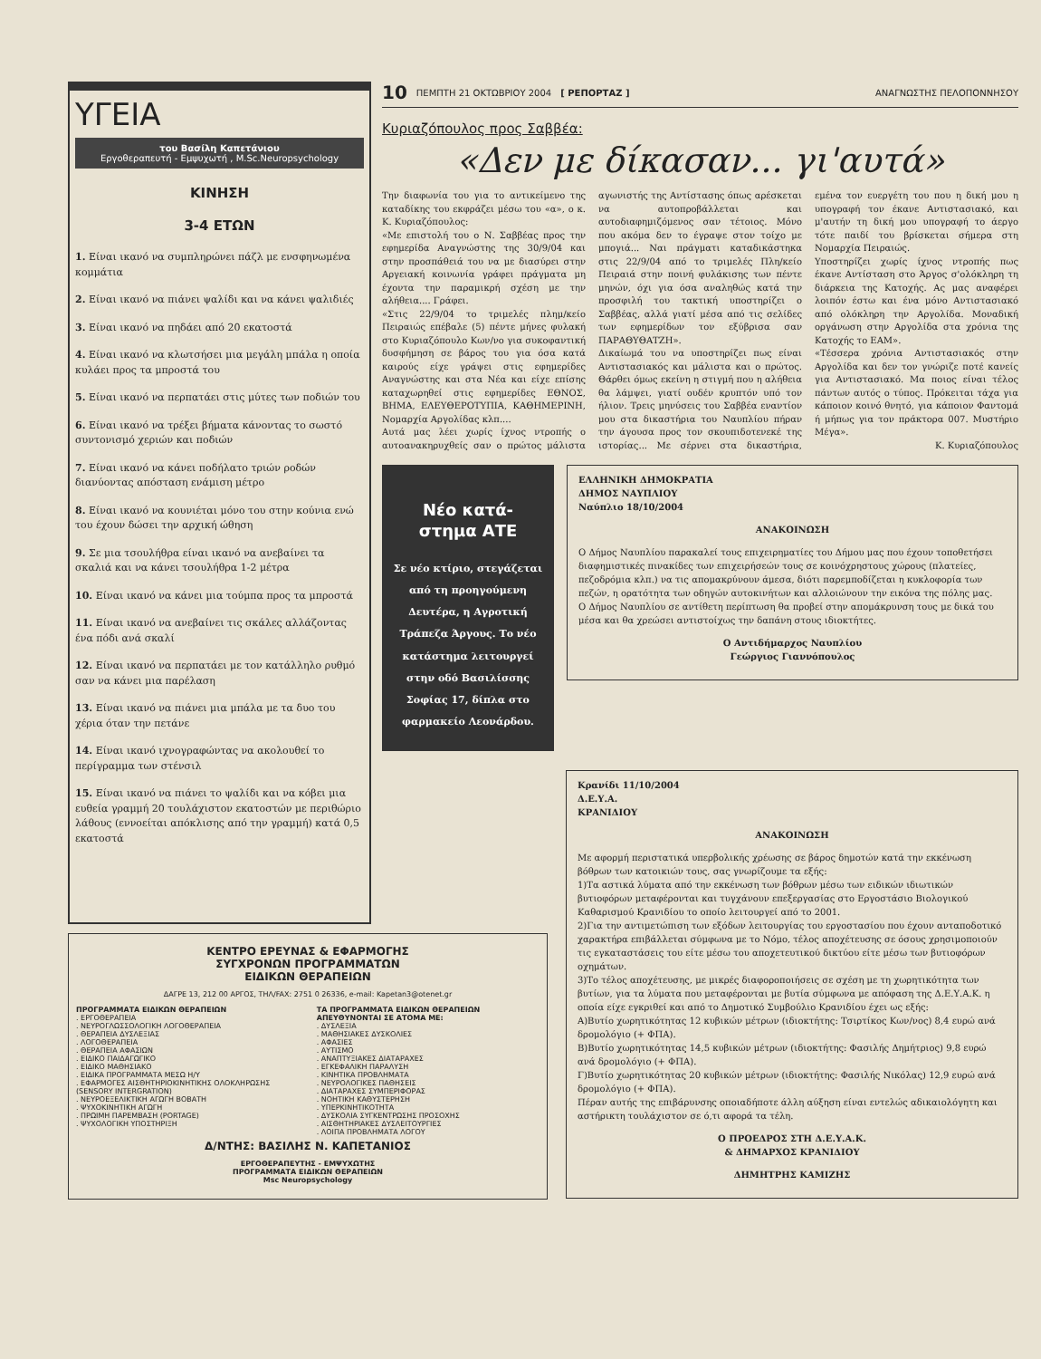ΥΓΕΙΑ
του Βασίλη Καπετάνιου
Εργοθεραπευτή - Εμψυχωτή , M.Sc.Neuropsychology
ΚΙΝΗΣΗ
3-4 ΕΤΩΝ
1. Είναι ικανό να συμπληρώνει πάζλ με ενσφηνωμένα κομμάτια
2. Είναι ικανό να πιάνει ψαλίδι και να κάνει ψαλιδιές
3. Είναι ικανό να πηδάει από 20 εκατοστά
4. Είναι ικανό να κλωτσήσει μια μεγάλη μπάλα η οποία κυλάει προς τα μπροστά του
5. Είναι ικανό να περπατάει στις μύτες των ποδιών του
6. Είναι ικανό να τρέξει βήματα κάνοντας το σωστό συντονισμό χεριών και ποδιών
7. Είναι ικανό να κάνει ποδήλατο τριών ροδών διανύοντας απόσταση ενάμιση μέτρο
8. Είναι ικανό να κουνιέται μόνο του στην κούνια ενώ του έχουν δώσει την αρχική ώθηση
9. Σε μια τσουλήθρα είναι ικανό να ανεβαίνει τα σκαλιά και να κάνει τσουλήθρα 1-2 μέτρα
10. Είναι ικανό να κάνει μια τούμπα προς τα μπροστά
11. Είναι ικανό να ανεβαίνει τις σκάλες αλλάζοντας ένα πόδι ανά σκαλί
12. Είναι ικανό να περπατάει με τον κατάλληλο ρυθμό σαν να κάνει μια παρέλαση
13. Είναι ικανό να πιάνει μια μπάλα με τα δυο του χέρια όταν την πετάνε
14. Είναι ικανό ιχνογραφώντας να ακολουθεί το περίγραμμα των στένσιλ
15. Είναι ικανό να πιάνει το ψαλίδι και να κόβει μια ευθεία γραμμή 20 τουλάχιστον εκατοστών με περιθώριο λάθους (εννοείται απόκλισης από την γραμμή) κατά 0,5 εκατοστά
10 ΠΕΜΠΤΗ 21 ΟΚΤΩΒΡΙΟΥ 2004 [ ΡΕΠΟΡΤΑΖ ] ΑΝΑΓΝΩΣΤΗΣ ΠΕΛΟΠΟΝΝΗΣΟΥ
Κυριαζόπουλος προς Σαββέα:
«Δεν με δίκασαν... γι'αυτά»
Την διαφωνία του για το αντικείμενο της καταδίκης του εκφράζει μέσω του «α», ο κ. Κ. Κυριαζόπουλος:
«Με επιστολή του ο Ν. Σαββέας προς την εφημερίδα Αναγνώστης της 30/9/04 και στην προσπάθειά του να με διασύρει στην Αργειακή κοινωνία γράφει πράγματα μη έχοντα την παραμικρή σχέση με την αλήθεια.... Γράφει.
«Στις 22/9/04 το τριμελές πλημ/κείο Πειραιώς επέβαλε (5) πέντε μήνες φυλακή στο Κυριαζόπουλο Κων/νο για συκοφαντική δυσφήμηση σε βάρος του για όσα κατά καιρούς είχε γράψει στις εφημερίδες Αναγνώστης και στα Νέα και είχε επίσης καταχωρηθεί στις εφημερίδες ΕΘΝΟΣ, ΒΗΜΑ, ΕΛΕΥΘΕΡΟΤΥΠΙΑ, ΚΑΘΗΜΕΡΙΝΗ, Νομαρχία Αργολίδας κλπ....
Αυτά μας λέει χωρίς ίχνος ντροπής ο αυτοανακηρυχθείς σαν ο πρώτος μάλιστα αγωνιστής της Αντίστασης όπως αρέσκεται να αυτοπροβάλλεται και αυτοδιαφημιζόμενος σαν τέτοιος. Μόνο που ακόμα δεν το έγραψε στον τοίχο με μπογιά... Ναι πράγματι καταδικάστηκα στις 22/9/04 από το τριμελές Πλη/κείο Πειραιά στην ποινή φυλάκισης των πέντε μηνών, όχι για όσα αναληθώς κατά την προσφιλή του τακτική υποστηρίζει ο Σαββέας, αλλά γιατί μέσα από τις σελίδες των εφημερίδων τον εξύβρισα σαν ΠΑΡΑΘΥΘΑΤΖΗ».
Δικαίωμά του να υποστηρίζει πως είναι Αντιστασιακός και μάλιστα και ο πρώτος. Θάρθει όμως εκείνη η στιγμή που η αλήθεια θα λάμψει, γιατί ουδέν κρυπτόν υπό τον ήλιον. Τρεις μηνύσεις του Σαββέα εναντίον μου στα δικαστήρια του Ναυπλίου πήραν την άγουσα προς τον σκουπιδοτενεκέ της ιστορίας... Με σέρνει στα δικαστήρια, εμένα τον ευεργέτη του που η δική μου η υπογραφή τον έκανε Αντιστασιακό, και μ'αυτήν τη δική μου υπογραφή το άεργο τότε παιδί του βρίσκεται σήμερα στη Νομαρχία Πειραιώς.
Υποστηρίζει χωρίς ίχνος ντροπής πως έκανε Αντίσταση στο Άργος σ'ολόκληρη τη διάρκεια της Κατοχής. Ας μας αναφέρει λοιπόν έστω και ένα μόνο Αντιστασιακό από ολόκληρη την Αργολίδα. Μοναδική οργάνωση στην Αργολίδα στα χρόνια της Κατοχής το ΕΑΜ».
«Τέσσερα χρόνια Αντιστασιακός στην Αργολίδα και δεν τον γνώριζε ποτέ κανείς για Αντιστασιακό. Μα ποιος είναι τέλος πάντων αυτός ο τύπος. Πρόκειται τάχα για κάποιον κοινό θνητό, για κάποιον Φαντομά ή μήπως για τον πράκτορα 007. Μυστήριο Μέγα».
Κ. Κυριαζόπουλος
Νέο κατά-
στημα ΑΤΕ
Σε νέο κτίριο, στεγάζεται από τη προηγούμενη Δευτέρα, η Αγροτική Τράπεζα Άργους. Το νέο κατάστημα λειτουργεί στην οδό Βασιλίσσης Σοφίας 17, δίπλα στο φαρμακείο Λεονάρδου.
ΕΛΛΗΝΙΚΗ ΔΗΜΟΚΡΑΤΙΑ
ΔΗΜΟΣ ΝΑΥΠΛΙΟΥ
Ναύπλιο 18/10/2004
ΑΝΑΚΟΙΝΩΣΗ
Ο Δήμος Ναυπλίου παρακαλεί τους επιχειρηματίες του Δήμου μας που έχουν τοποθετήσει διαφημιστικές πινακίδες των επιχειρήσεών τους σε κοινόχρηστους χώρους (πλατείες, πεζοδρόμια κλπ.) να τις απομακρύνουν άμεσα, διότι παρεμποδίζεται η κυκλοφορία των πεζών, η ορατότητα των οδηγών αυτοκινήτων και αλλοιώνουν την εικόνα της πόλης μας.
Ο Δήμος Ναυπλίου σε αντίθετη περίπτωση θα προβεί στην απομάκρυνση τους με δικά του μέσα και θα χρεώσει αντιστοίχως την δαπάνη στους ιδιοκτήτες.
Ο Αντιδήμαρχος Ναυπλίου
Γεώργιος Γιαννόπουλος
ΚΕΝΤΡΟ ΕΡΕΥΝΑΣ & ΕΦΑΡΜΟΓΗΣ
ΣΥΓΧΡΟΝΩΝ ΠΡΟΓΡΑΜΜΑΤΩΝ
ΕΙΔΙΚΩΝ ΘΕΡΑΠΕΙΩΝ
ΔΑΓΡΕ 13, 212 00 ΑΡΓΟΣ, ΤΗΛ/FAX: 2751 0 26336, e-mail: Kapetan3@otenet.gr
ΠΡΟΓΡΑΜΜΑΤΑ ΕΙΔΙΚΩΝ ΘΕΡΑΠΕΙΩΝ
. ΕΡΓΟΘΕΡΑΠΕΙΑ
. ΝΕΥΡΟΓΛΩΣΣΟΛΟΓΙΚΗ ΛΟΓΟΘΕΡΑΠΕΙΑ
. ΘΕΡΑΠΕΙΑ ΔΥΣΛΕΞΙΑΣ
. ΛΟΓΟΘΕΡΑΠΕΙΑ
. ΘΕΡΑΠΕΙΑ ΑΦΑΣΙΩΝ
. ΕΙΔΙΚΟ ΠΑΙΔΑΓΩΓΙΚΟ
. ΕΙΔΙΚΟ ΜΑΘΗΣΙΑΚΟ
. ΕΙΔΙΚΑ ΠΡΟΓΡΑΜΜΑΤΑ ΜΕΣΩ Η/Υ
. ΕΦΑΡΜΟΓΕΣ ΑΙΣΘΗΤΗΡΙΟΚΙΝΗΤΙΚΗΣ ΟΛΟΚΛΗΡΩΣΗΣ (SENSORY INTERGRATION)
. ΝΕΥΡΟΕΞΕΛΙΚΤΙΚΗ ΑΓΩΓΗ ΒΟΒΑΤΗ
. ΨΥΧΟΚΙΝΗΤΙΚΗ ΑΓΩΓΗ
. ΠΡΩΙΜΗ ΠΑΡΕΜΒΑΣΗ (PORTAGE)
. ΨΥΧΟΛΟΓΙΚΗ ΥΠΟΣΤΗΡΙΞΗ
ΤΑ ΠΡΟΓΡΑΜΜΑΤΑ ΕΙΔΙΚΩΝ ΘΕΡΑΠΕΙΩΝ ΑΠΕΥΘΥΝΟΝΤΑΙ ΣΕ ΑΤΟΜΑ ΜΕ:
. ΔΥΣΛΕΞΙΑ
. ΜΑΘΗΣΙΑΚΕΣ ΔΥΣΚΟΛΙΕΣ
. ΑΦΑΣΙΕΣ
. ΑΥΤΙΣΜΟ
. ΑΝΑΠΤΥΞΙΑΚΕΣ ΔΙΑΤΑΡΑΧΕΣ
. ΕΓΚΕΦΑΛΙΚΗ ΠΑΡΑΛΥΣΗ
. ΚΙΝΗΤΙΚΑ ΠΡΟΒΛΗΜΑΤΑ
. ΝΕΥΡΟΛΟΓΙΚΕΣ ΠΑΘΗΣΕΙΣ
. ΔΙΑΤΑΡΑΧΕΣ ΣΥΜΠΕΡΙΦΟΡΑΣ
. ΝΟΗΤΙΚΗ ΚΑΘΥΣΤΕΡΗΣΗ
. ΥΠΕΡΚΙΝΗΤΙΚΟΤΗΤΑ
. ΔΥΣΚΟΛΙΑ ΣΥΓΚΕΝΤΡΩΣΗΣ ΠΡΟΣΟΧΗΣ
. ΑΙΣΘΗΤΗΡΙΑΚΕΣ ΔΥΣΛΕΙΤΟΥΡΓΙΕΣ
. ΛΟΙΠΑ ΠΡΟΒΛΗΜΑΤΑ ΛΟΓΟΥ
Δ/ΝΤΗΣ: ΒΑΣΙΛΗΣ Ν. ΚΑΠΕΤΑΝΙΟΣ
ΕΡΓΟΘΕΡΑΠΕΥΤΗΣ - ΕΜΨΥΧΩΤΗΣ
ΠΡΟΓΡΑΜΜΑΤΑ ΕΙΔΙΚΩΝ ΘΕΡΑΠΕΙΩΝ
Msc Neuropsychology
Κρανίδι 11/10/2004
Δ.Ε.Υ.Α.
ΚΡΑΝΙΔΙΟΥ
ΑΝΑΚΟΙΝΩΣΗ
Με αφορμή περιστατικά υπερβολικής χρέωσης σε βάρος δημοτών κατά την εκκένωση βόθρων των κατοικιών τους, σας γνωρίζουμε τα εξής:
1)Τα αστικά λύματα από την εκκένωση των βόθρων μέσω των ειδικών ιδιωτικών βυτιοφόρων μεταφέρονται και τυγχάνουν επεξεργασίας στο Εργοστάσιο Βιολογικού Καθαρισμού Κρανιδίου το οποίο λειτουργεί από το 2001.
2)Για την αντιμετώπιση των εξόδων λειτουργίας του εργοστασίου που έχουν ανταποδοτικό χαρακτήρα επιβάλλεται σύμφωνα με το Νόμο, τέλος αποχέτευσης σε όσους χρησιμοποιούν τις εγκαταστάσεις του είτε μέσω του αποχετευτικού δικτύου είτε μέσω των βυτιοφόρων οχημάτων.
3)Το τέλος αποχέτευσης, με μικρές διαφοροποιήσεις σε σχέση με τη χωρητικότητα των βυτίων, για τα λύματα που μεταφέρονται με βυτία σύμφωνα με απόφαση της Δ.Ε.Υ.Α.Κ. η οποία είχε εγκριθεί και από το Δημοτικό Συμβούλιο Κρανιδίου έχει ως εξής:
Α)Βυτίο χωρητικότητας 12 κυβικών μέτρων (ιδιοκτήτης: Τσιρτίκος Κων/νος) 8,4 ευρώ ανά δρομολόγιο (+ ΦΠΑ).
Β)Βυτίο χωρητικότητας 14,5 κυβικών μέτρων (ιδιοκτήτης: Φασιλής Δημήτριος) 9,8 ευρώ ανά δρομολόγιο (+ ΦΠΑ).
Γ)Βυτίο χωρητικότητας 20 κυβικών μέτρων (ιδιοκτήτης: Φασιλής Νικόλας) 12,9 ευρώ ανά δρομολόγιο (+ ΦΠΑ).
Πέραν αυτής της επιβάρυνσης οποιαδήποτε άλλη αύξηση είναι εντελώς αδικαιολόγητη και αστήρικτη τουλάχιστον σε ό,τι αφορά τα τέλη.
Ο ΠΡΟΕΔΡΟΣ ΣΤΗ Δ.Ε.Υ.Α.Κ.
& ΔΗΜΑΡΧΟΣ ΚΡΑΝΙΔΙΟΥ
ΔΗΜΗΤΡΗΣ ΚΑΜΙΖΗΣ